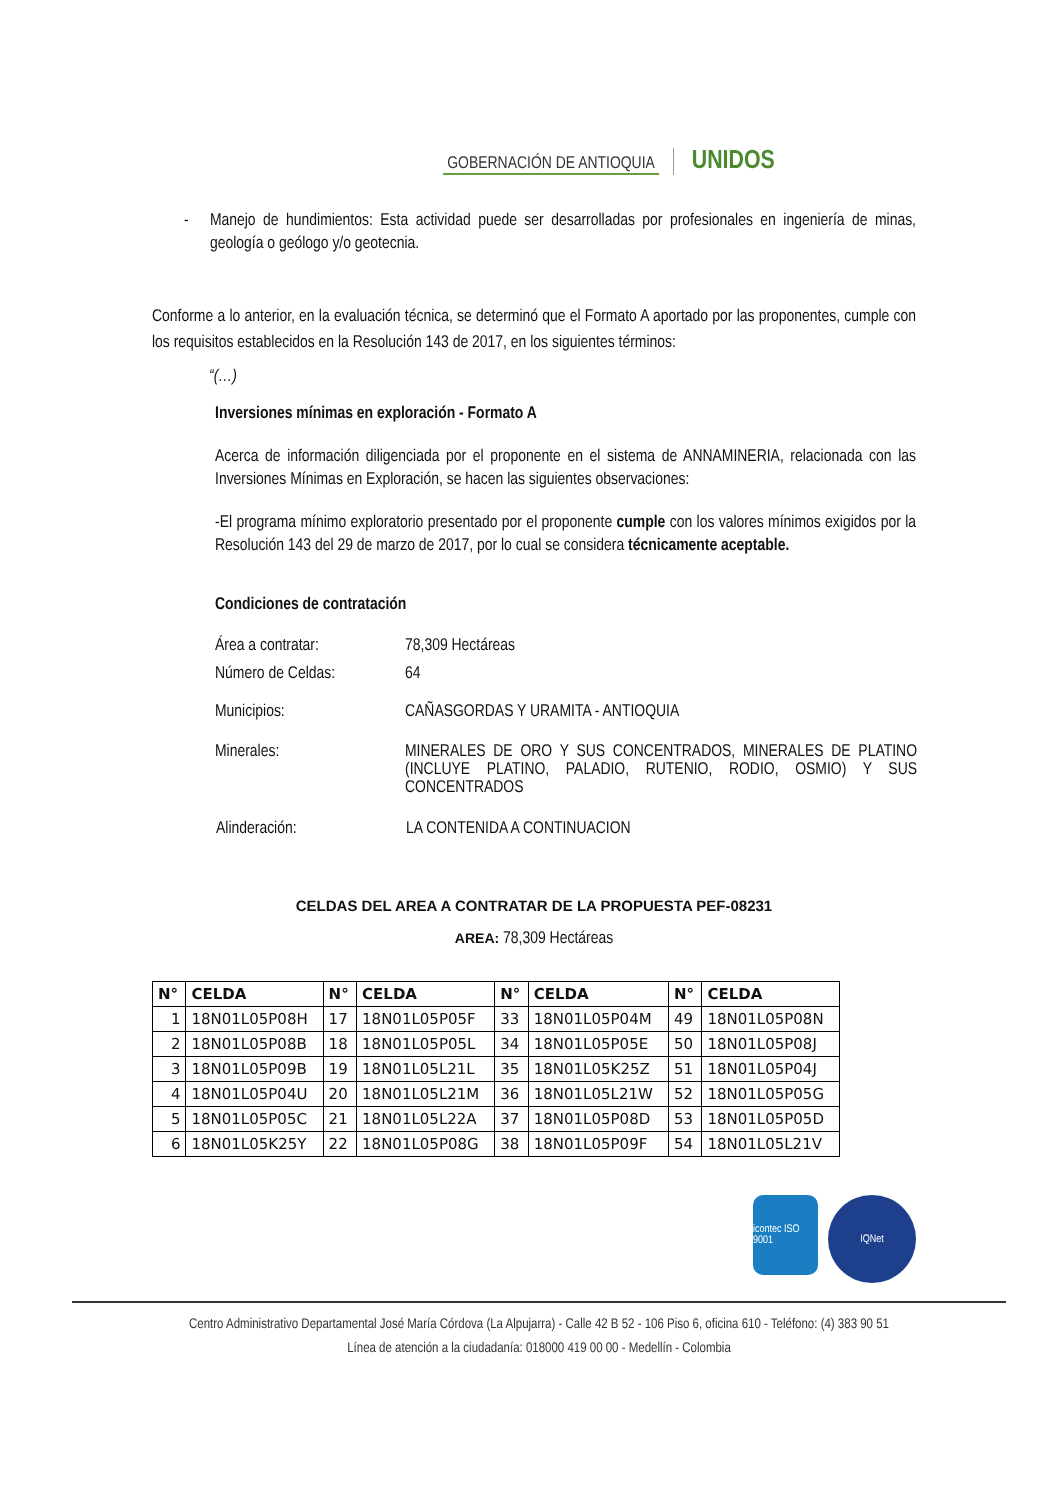GOBERNACIÓN DE ANTIOQUIA UNIDOS
- Manejo de hundimientos: Esta actividad puede ser desarrolladas por profesionales en ingeniería de minas, geología o geólogo y/o geotecnia.
Conforme a lo anterior, en la evaluación técnica, se determinó que el Formato A aportado por las proponentes, cumple con los requisitos establecidos en la Resolución 143 de 2017, en los siguientes términos:
“(…)
Inversiones mínimas en exploración - Formato A
Acerca de información diligenciada por el proponente en el sistema de ANNAMINERIA, relacionada con las Inversiones Mínimas en Exploración, se hacen las siguientes observaciones:
-El programa mínimo exploratorio presentado por el proponente cumple con los valores mínimos exigidos por la Resolución 143 del 29 de marzo de 2017, por lo cual se considera técnicamente aceptable.
Condiciones de contratación
| Área a contratar: | 78,309 Hectáreas |
| Número de Celdas: | 64 |
| Municipios: | CAÑASGORDAS Y URAMITA - ANTIOQUIA |
| Minerales: | MINERALES DE ORO Y SUS CONCENTRADOS, MINERALES DE PLATINO (INCLUYE PLATINO, PALADIO, RUTENIO, RODIO, OSMIO) Y SUS CONCENTRADOS |
| Alinderación: | LA CONTENIDA A CONTINUACION |
CELDAS DEL AREA A CONTRATAR DE LA PROPUESTA PEF-08231
AREA: 78,309 Hectáreas
| N° | CELDA | N° | CELDA | N° | CELDA | N° | CELDA |
| --- | --- | --- | --- | --- | --- | --- | --- |
| 1 | 18N01L05P08H | 17 | 18N01L05P05F | 33 | 18N01L05P04M | 49 | 18N01L05P08N |
| 2 | 18N01L05P08B | 18 | 18N01L05P05L | 34 | 18N01L05P05E | 50 | 18N01L05P08J |
| 3 | 18N01L05P09B | 19 | 18N01L05L21L | 35 | 18N01L05K25Z | 51 | 18N01L05P04J |
| 4 | 18N01L05P04U | 20 | 18N01L05L21M | 36 | 18N01L05L21W | 52 | 18N01L05P05G |
| 5 | 18N01L05P05C | 21 | 18N01L05L22A | 37 | 18N01L05P08D | 53 | 18N01L05P05D |
| 6 | 18N01L05K25Y | 22 | 18N01L05P08G | 38 | 18N01L05P09F | 54 | 18N01L05L21V |
icontec ISO 9001
IQNet
Centro Administrativo Departamental José María Córdova (La Alpujarra) - Calle 42 B 52 - 106 Piso 6, oficina 610 - Teléfono: (4) 383 90 51
Línea de atención a la ciudadanía: 018000 419 00 00 - Medellín - Colombia